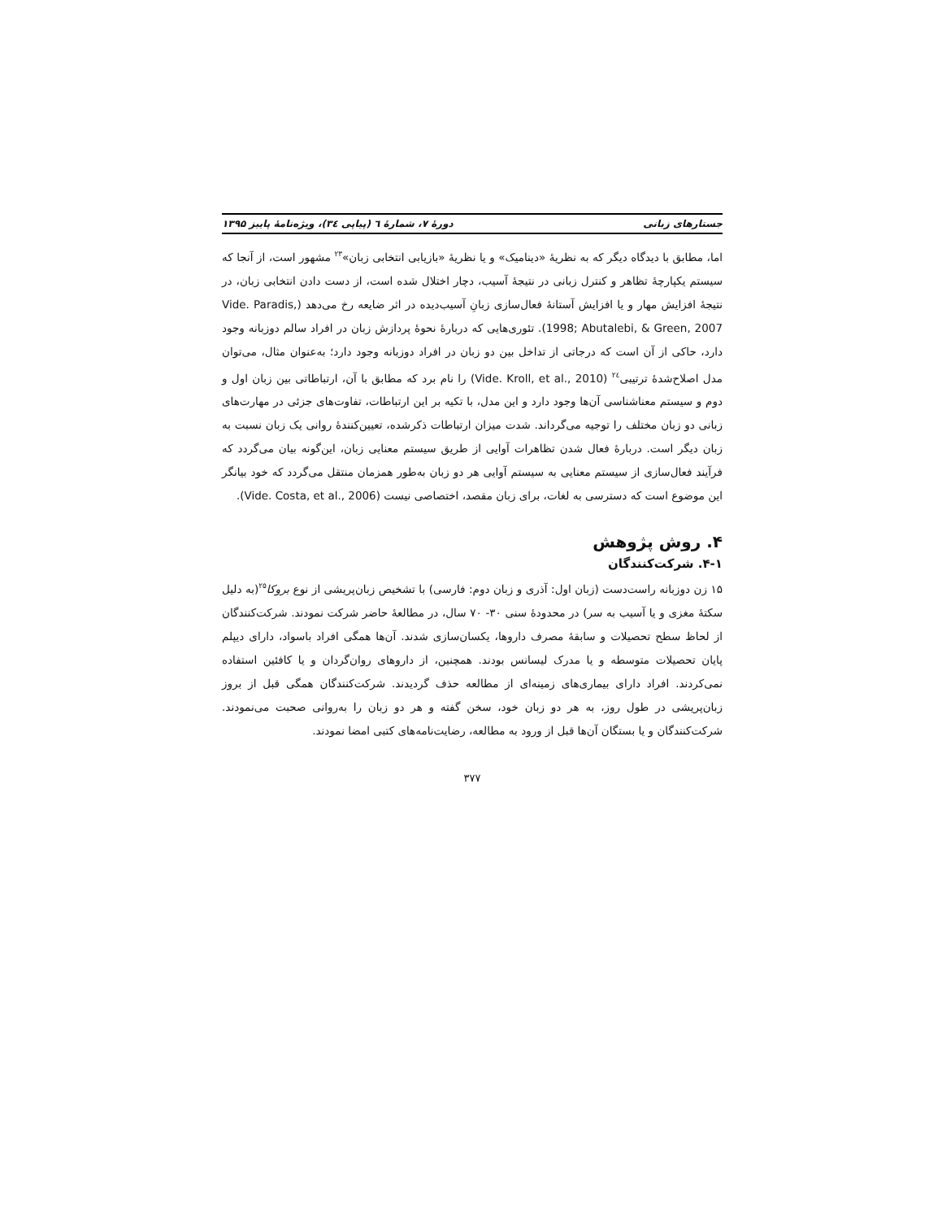جستارهای زبانی دورهٔ ۷، شمارهٔ ٦ (پیاپی ٣٤)، ویژه‌نامهٔ پاییز ۱۳۹۵
اما، مطابق با دیدگاه دیگر که به نظریهٔ «دینامیک» و یا نظریهٔ «بازیابی انتخابی زبان»<sup>۲۳</sup> مشهور است، از آنجا که سیستم یکپارچهٔ تظاهر و کنترل زبانی در نتیجهٔ آسیب، دچار اختلال شده است، از دست دادن انتخابی زبان، در نتیجهٔ افزایش مهار و یا افزایش آستانهٔ فعال‌سازی زبانِ آسیب‌دیده در اثر ضایعه رخ می‌دهد (Vide. Paradis, 1998; Abutalebi, & Green, 2007). تئوری‌هایی که دربارهٔ نحوهٔ پردازش زبان در افراد سالم دوزبانه وجود دارد، حاکی از آن است که درجاتی از تداخل بین دو زبان در افراد دوزبانه وجود دارد؛ به‌عنوان مثال، می‌توان مدل اصلاح‌شدهٔ ترتیبی<sup>۲٤</sup> (Vide. Kroll, et al., 2010) را نام برد که مطابق با آن، ارتباطاتی بین زبان اول و دوم و سیستم معناشناسی آن‌ها وجود دارد و این مدل، با تکیه بر این ارتباطات، تفاوت‌های جزئی در مهارت‌های زبانی دو زبان مختلف را توجیه می‌گرداند. شدت میزان ارتباطات ذکرشده، تعیین‌کنندهٔ روانی یک زبان نسبت به زبان دیگر است. دربارهٔ فعال شدن تظاهرات آوایی از طریق سیستم معنایی زبان، این‌گونه بیان می‌گردد که فرآیند فعال‌سازی از سیستم معنایی به سیستم آوایی هر دو زبان به‌طور همزمان منتقل می‌گردد که خود بیانگر این موضوع است که دسترسی به لغات، برای زبان مقصد، اختصاصی نیست (Vide. Costa, et al., 2006).
۴. روش پژوهش
۴-۱. شرکت‌کنندگان
۱۵ زن دوزبانه راست‌دست (زبان اول: آذری و زبان دوم: فارسی) با تشخیص زبان‌پریشی از نوع بروکا<sup>۲۵</sup>(به دلیل سکتهٔ مغزی و یا آسیب به سر) در محدودهٔ سنی ۳۰- ۷۰ سال، در مطالعهٔ حاضر شرکت نمودند. شرکت‌کنندگان از لحاظ سطح تحصیلات و سابقهٔ مصرف داروها، یکسان‌سازی شدند. آن‌ها همگی افراد باسواد، دارای دیپلم پایان تحصیلات متوسطه و یا مدرک لیسانس بودند. همچنین، از داروهای روان‌گردان و یا کافئین استفاده نمی‌کردند. افراد دارای بیماری‌های زمینه‌ای از مطالعه حذف گردیدند. شرکت‌کنندگان همگی قبل از بروز زبان‌پریشی در طول روز، به هر دو زبان خود، سخن گفته و هر دو زبان را به‌روانی صحبت می‌نمودند. شرکت‌کنندگان و یا بستگان آن‌ها قبل از ورود به مطالعه، رضایت‌نامه‌های کتبی امضا نمودند.
۳۷۷